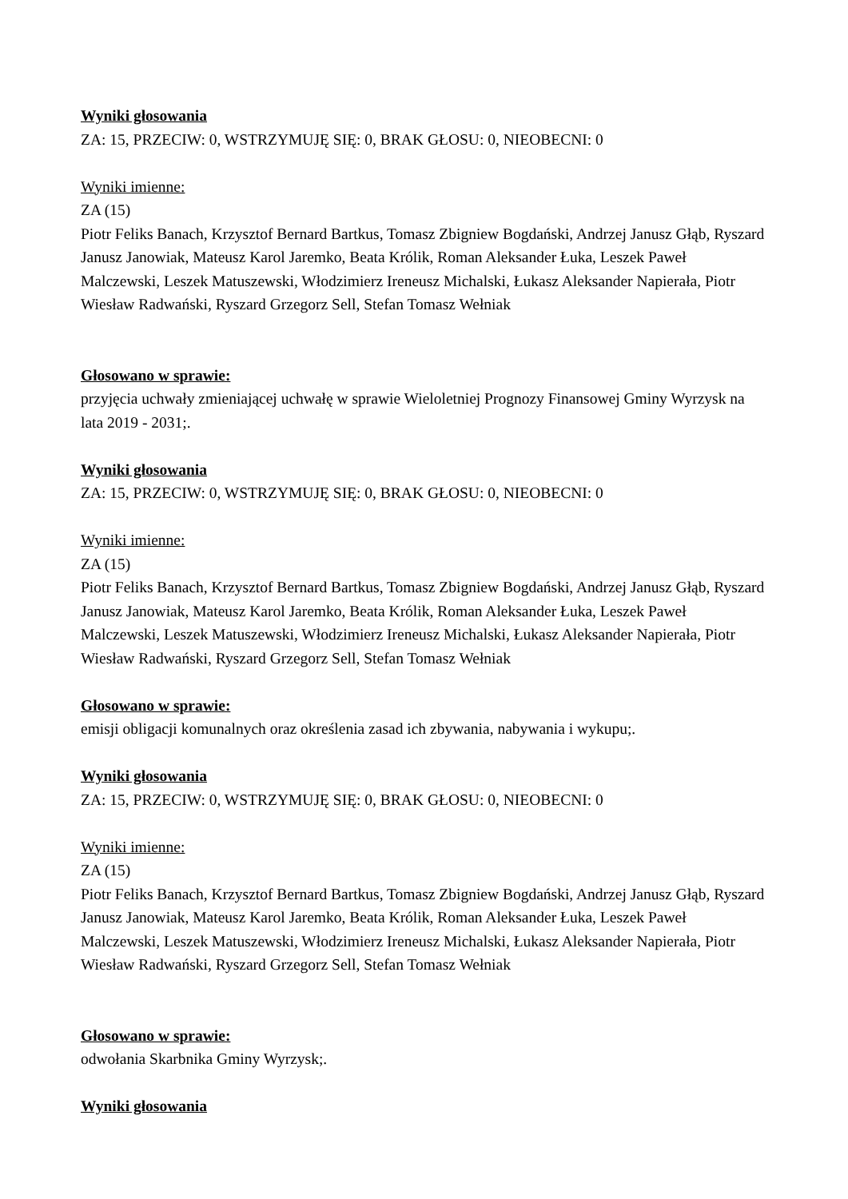Wyniki głosowania
ZA: 15, PRZECIW: 0, WSTRZYMUJĘ SIĘ: 0, BRAK GŁOSU: 0, NIEOBECNI: 0
Wyniki imienne:
ZA (15)
Piotr Feliks Banach, Krzysztof Bernard Bartkus, Tomasz Zbigniew Bogdański, Andrzej Janusz Głąb, Ryszard Janusz Janowiak, Mateusz Karol Jaremko, Beata Królik, Roman Aleksander Łuka, Leszek Paweł Malczewski, Leszek Matuszewski, Włodzimierz Ireneusz Michalski, Łukasz Aleksander Napierała, Piotr Wiesław Radwański, Ryszard Grzegorz Sell, Stefan Tomasz Wełniak
Głosowano w sprawie:
przyjęcia uchwały zmieniającej uchwałę w sprawie Wieloletniej Prognozy Finansowej Gminy Wyrzysk na lata 2019 - 2031;.
Wyniki głosowania
ZA: 15, PRZECIW: 0, WSTRZYMUJĘ SIĘ: 0, BRAK GŁOSU: 0, NIEOBECNI: 0
Wyniki imienne:
ZA (15)
Piotr Feliks Banach, Krzysztof Bernard Bartkus, Tomasz Zbigniew Bogdański, Andrzej Janusz Głąb, Ryszard Janusz Janowiak, Mateusz Karol Jaremko, Beata Królik, Roman Aleksander Łuka, Leszek Paweł Malczewski, Leszek Matuszewski, Włodzimierz Ireneusz Michalski, Łukasz Aleksander Napierała, Piotr Wiesław Radwański, Ryszard Grzegorz Sell, Stefan Tomasz Wełniak
Głosowano w sprawie:
emisji obligacji komunalnych oraz określenia zasad ich zbywania, nabywania i wykupu;.
Wyniki głosowania
ZA: 15, PRZECIW: 0, WSTRZYMUJĘ SIĘ: 0, BRAK GŁOSU: 0, NIEOBECNI: 0
Wyniki imienne:
ZA (15)
Piotr Feliks Banach, Krzysztof Bernard Bartkus, Tomasz Zbigniew Bogdański, Andrzej Janusz Głąb, Ryszard Janusz Janowiak, Mateusz Karol Jaremko, Beata Królik, Roman Aleksander Łuka, Leszek Paweł Malczewski, Leszek Matuszewski, Włodzimierz Ireneusz Michalski, Łukasz Aleksander Napierała, Piotr Wiesław Radwański, Ryszard Grzegorz Sell, Stefan Tomasz Wełniak
Głosowano w sprawie:
odwołania Skarbnika Gminy Wyrzysk;.
Wyniki głosowania